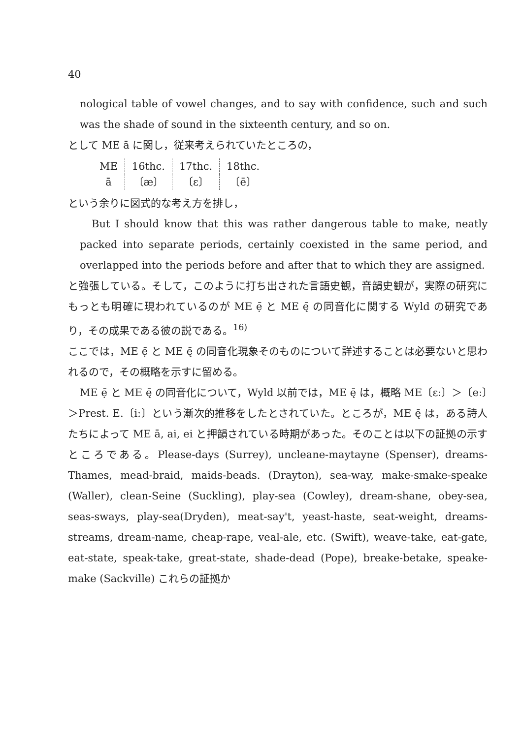40
nological table of vowel changes, and to say with confidence, such and such was the shade of sound in the sixteenth century, and so on.
として ME ā に関し，従来考えられていたところの，
| ME | 16thc. | 17thc. | 18thc. |
| ā | 〔æ〕 | 〔ɛ〕 | 〔ē〕 |
という余りに図式的な考え方を排し，
But I should know that this was rather dangerous table to make, neatly packed into separate periods, certainly coexisted in the same period, and overlapped into the periods before and after that to which they are assigned.
と強張している。そして，このように打ち出された言語史観，音韻史観が，実際の研究にもっとも明確に現われているのが ME ẹ̄ と ME ę̄ の同音化に関する Wyld の研究であり，その成果である彼の説である。<sup>16)</sup>
ここでは，ME ẹ̄ と ME ę̄ の同音化現象そのものについて詳述することは必要ないと思われるので，その概略を示すに留める。
ME ẹ̄ と ME ę̄ の同音化について，Wyld 以前では，ME ę̄ は，概略 ME〔ɛː〕＞〔eː〕＞Prest. E.〔iː〕という漸次的推移をしたとされていた。ところが，ME ę̄ は，ある詩人たちによって ME ā, ai, ei と押韻されている時期があった。そのことは以下の証拠の示すところである。Please-days (Surrey), uncleane-maytayne (Spenser), dreams-Thames, mead-braid, maids-beads. (Drayton), sea-way, make-smake-speake (Waller), clean-Seine (Suckling), play-sea (Cowley), dream-shane, obey-sea, seas-sways, play-sea(Dryden), meat-say't, yeast-haste, seat-weight, dreams-streams, dream-name, cheap-rape, veal-ale, etc. (Swift), weave-take, eat-gate, eat-state, speak-take, great-state, shade-dead (Pope), breake-betake, speake-make (Sackville) これらの証拠か